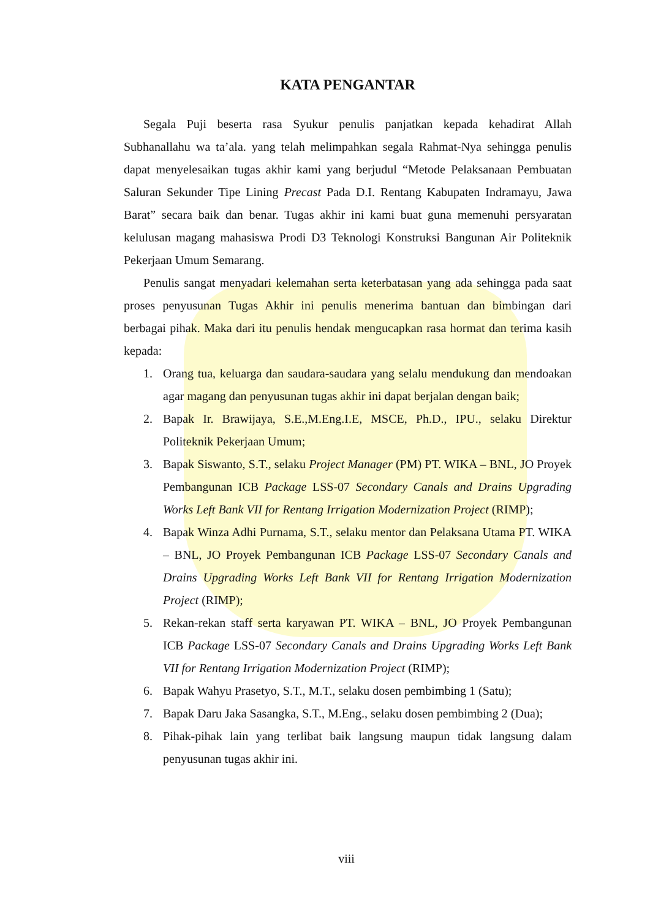KATA PENGANTAR
Segala Puji beserta rasa Syukur penulis panjatkan kepada kehadirat Allah Subhanallahu wa ta’ala. yang telah melimpahkan segala Rahmat-Nya sehingga penulis dapat menyelesaikan tugas akhir kami yang berjudul “Metode Pelaksanaan Pembuatan Saluran Sekunder Tipe Lining Precast Pada D.I. Rentang Kabupaten Indramayu, Jawa Barat” secara baik dan benar. Tugas akhir ini kami buat guna memenuhi persyaratan kelulusan magang mahasiswa Prodi D3 Teknologi Konstruksi Bangunan Air Politeknik Pekerjaan Umum Semarang.
Penulis sangat menyadari kelemahan serta keterbatasan yang ada sehingga pada saat proses penyusunan Tugas Akhir ini penulis menerima bantuan dan bimbingan dari berbagai pihak. Maka dari itu penulis hendak mengucapkan rasa hormat dan terima kasih kepada:
1. Orang tua, keluarga dan saudara-saudara yang selalu mendukung dan mendoakan agar magang dan penyusunan tugas akhir ini dapat berjalan dengan baik;
2. Bapak Ir. Brawijaya, S.E.,M.Eng.I.E, MSCE, Ph.D., IPU., selaku Direktur Politeknik Pekerjaan Umum;
3. Bapak Siswanto, S.T., selaku Project Manager (PM) PT. WIKA – BNL, JO Proyek Pembangunan ICB Package LSS-07 Secondary Canals and Drains Upgrading Works Left Bank VII for Rentang Irrigation Modernization Project (RIMP);
4. Bapak Winza Adhi Purnama, S.T., selaku mentor dan Pelaksana Utama PT. WIKA – BNL, JO Proyek Pembangunan ICB Package LSS-07 Secondary Canals and Drains Upgrading Works Left Bank VII for Rentang Irrigation Modernization Project (RIMP);
5. Rekan-rekan staff serta karyawan PT. WIKA – BNL, JO Proyek Pembangunan ICB Package LSS-07 Secondary Canals and Drains Upgrading Works Left Bank VII for Rentang Irrigation Modernization Project (RIMP);
6. Bapak Wahyu Prasetyo, S.T., M.T., selaku dosen pembimbing 1 (Satu);
7. Bapak Daru Jaka Sasangka, S.T., M.Eng., selaku dosen pembimbing 2 (Dua);
8. Pihak-pihak lain yang terlibat baik langsung maupun tidak langsung dalam penyusunan tugas akhir ini.
viii